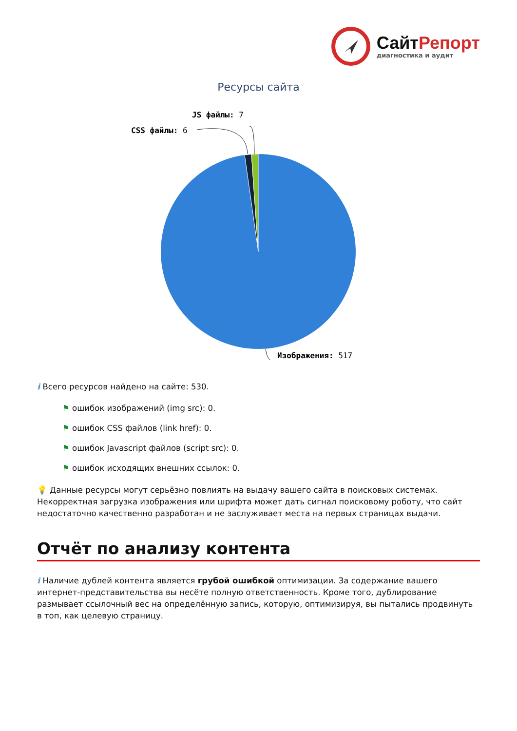СайтРепорт
диагностика и аудит
Ресурсы сайта
JS файлы: 7
CSS файлы: 6
Изображения: 517
i Всего ресурсов найдено на сайте: 530.
⚑ ошибок изображений (img src): 0.
⚑ ошибок CSS файлов (link href): 0.
⚑ ошибок Javascript файлов (script src): 0.
⚑ ошибок исходящих внешних ссылок: 0.
💡 Данные ресурсы могут серьёзно повлиять на выдачу вашего сайта в поисковых системах. Некорректная загрузка изображения или шрифта может дать сигнал поисковому роботу, что сайт недостаточно качественно разработан и не заслуживает места на первых страницах выдачи.
Отчёт по анализу контента
i Наличие дублей контента является грубой ошибкой оптимизации. За содержание вашего интернет-представительства вы несёте полную ответственность. Кроме того, дублирование размывает ссылочный вес на определённую запись, которую, оптимизируя, вы пытались продвинуть в топ, как целевую страницу.